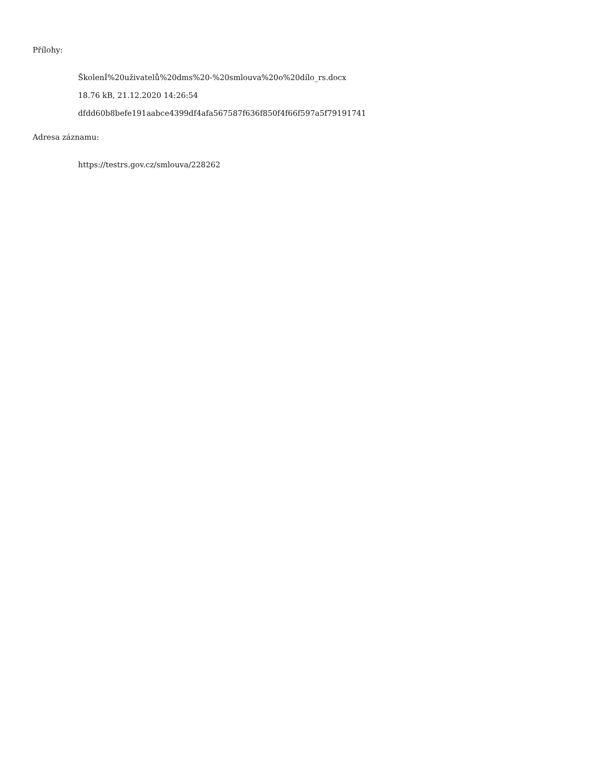Přílohy:
ŠkolenÍ%20uživatelů%20dms%20-%20smlouva%20o%20dílo_rs.docx
18.76 kB, 21.12.2020 14:26:54
dfdd60b8befe191aabce4399df4afa567587f636f850f4f66f597a5f79191741
Adresa záznamu:
https://testrs.gov.cz/smlouva/228262